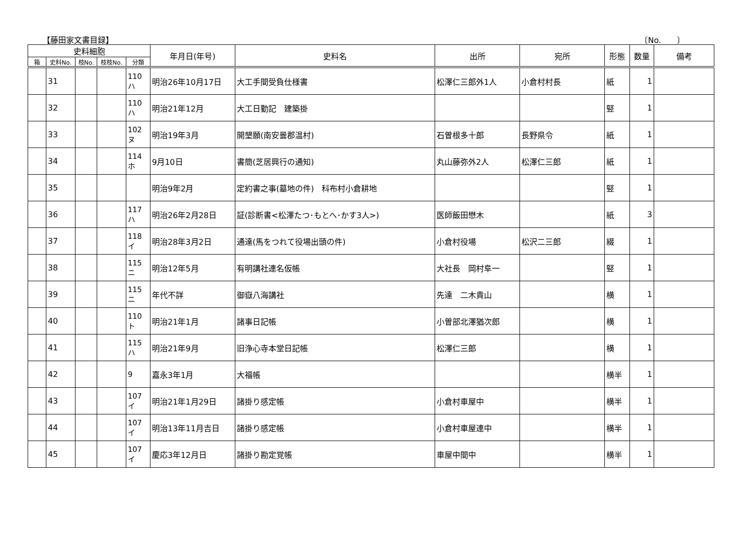【藤田家文書目録】 〔No.　　〕
| 史料細胞 | | | | | 年月日(年号) | 史料名 | 出所 | 宛所 | 形態 | 数量 | 備考 |
| --- | --- | --- | --- | --- | --- | --- | --- | --- | --- | --- | --- |
| 箱 | 史料No. | 枝No. | 枝枝No. | 分類 | | | | | | | |
| | 31 | | | 110 ハ | 明治26年10月17日 | 大工手間受負仕様書 | 松澤仁三郎外1人 | 小倉村村長 | 紙 | 1 | |
| | 32 | | | 110 ハ | 明治21年12月 | 大工日勤記 建築掛 | | | 竪 | 1 | |
| | 33 | | | 102 ヌ | 明治19年3月 | 開墾願(南安曇郡温村) | 石曽根多十郎 | 長野県令 | 紙 | 1 | |
| | 34 | | | 114 ホ | 9月10日 | 書簡(芝居興行の通知) | 丸山藤弥外2人 | 松澤仁三郎 | 紙 | 1 | |
| | 35 | | | | 明治9年2月 | 定約書之事(墓地の件) 科布村小倉耕地 | | | 竪 | 1 | |
| | 36 | | | 117 ハ | 明治26年2月28日 | 証(診断書<松澤たつ･もとへ･かす3人>) | 医師飯田懋木 | | 紙 | 3 | |
| | 37 | | | 118 イ | 明治28年3月2日 | 通達(馬をつれて役場出頭の件) | 小倉村役場 | 松沢二三郎 | 綴 | 1 | |
| | 38 | | | 115 ニ | 明治12年5月 | 有明講社連名仮帳 | 大社長 岡村阜一 | | 竪 | 1 | |
| | 39 | | | 115 ニ | 年代不詳 | 御嶽八海講社 | 先達 二木貴山 | | 横 | 1 | |
| | 40 | | | 110 ト | 明治21年1月 | 諸事日記帳 | 小曽部北澤猶次郎 | | 横 | 1 | |
| | 41 | | | 115 ハ | 明治21年9月 | 旧浄心寺本堂日記帳 | 松澤仁三郎 | | 横 | 1 | |
| | 42 | | | 9 | 嘉永3年1月 | 大福帳 | | | 横半 | 1 | |
| | 43 | | | 107 イ | 明治21年1月29日 | 諸掛り感定帳 | 小倉村車屋中 | | 横半 | 1 | |
| | 44 | | | 107 イ | 明治13年11月吉日 | 諸掛り感定帳 | 小倉村車屋連中 | | 横半 | 1 | |
| | 45 | | | 107 イ | 慶応3年12月日 | 諸掛り勘定覚帳 | 車屋中間中 | | 横半 | 1 | |